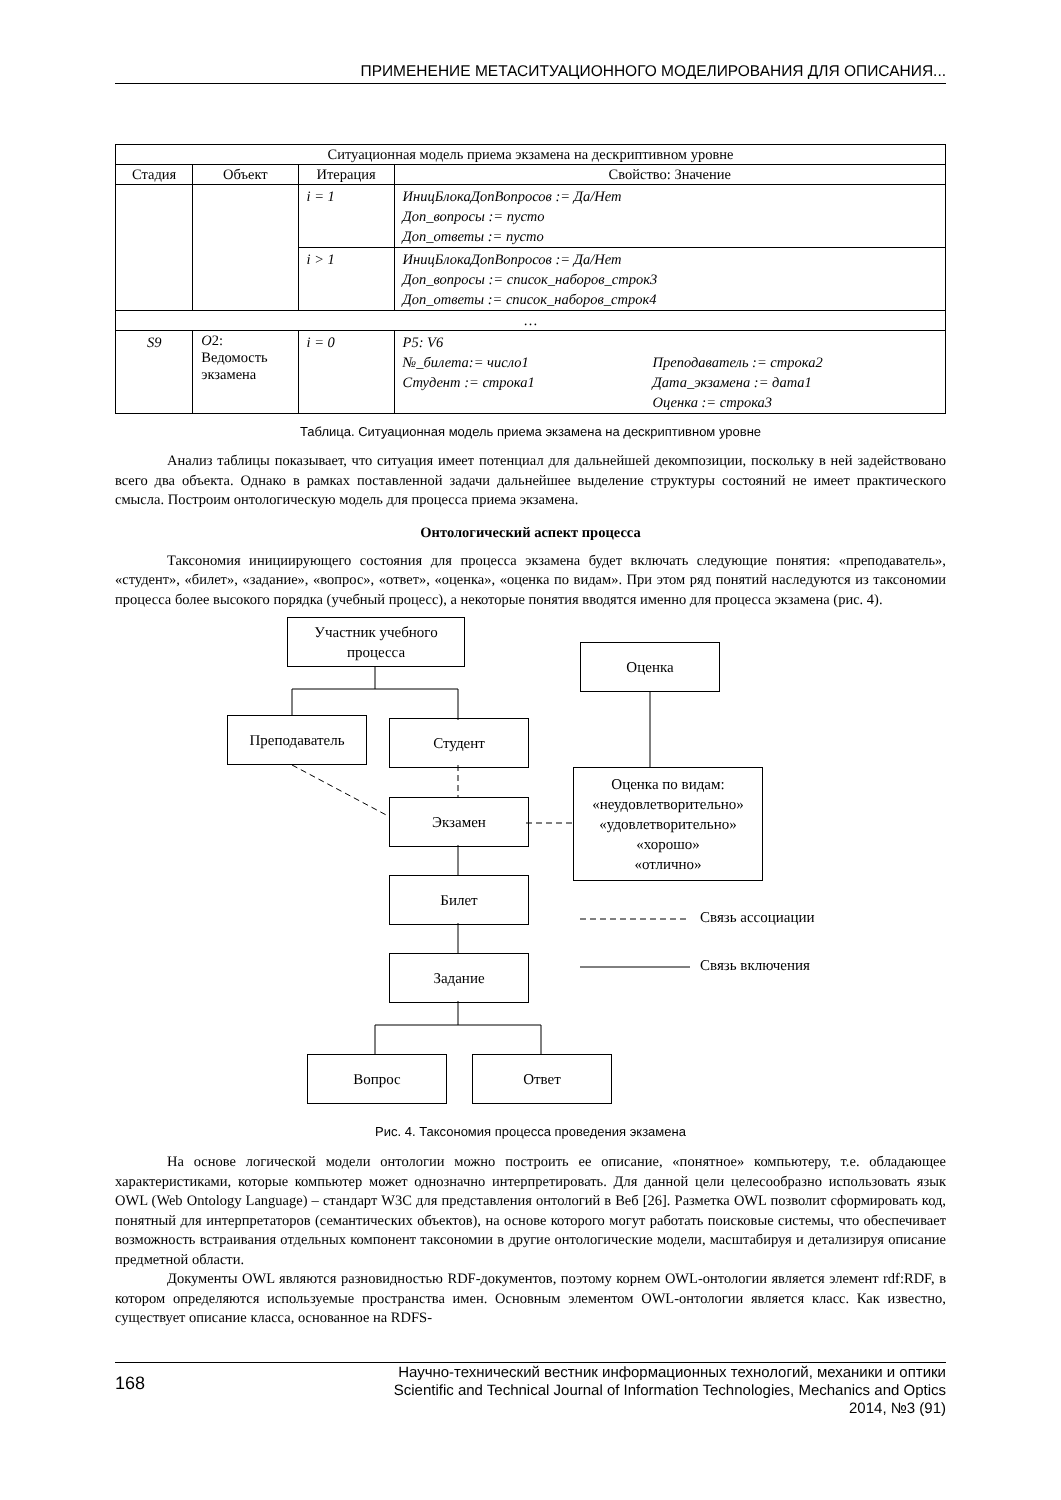ПРИМЕНЕНИЕ МЕТАСИТУАЦИОННОГО МОДЕЛИРОВАНИЯ ДЛЯ ОПИСАНИЯ...
| Ситуационная модель приема экзамена на дескриптивном уровне | | | |
| --- | --- | --- | --- |
| Стадия | Объект | Итерация | Свойство: Значение |
| | | i = 1 | ИницБлокаДопВопросов := Да/Нет Доп_вопросы := пусто Доп_ответы := пусто |
| | | i > 1 | ИницБлокаДопВопросов := Да/Нет Доп_вопросы := список_наборов_строк3 Доп_ответы := список_наборов_строк4 |
| … | | | |
| S9 | O 2: Ведомость экзамена | i = 0 | P5: V6 №_билета:= число1 Преподаватель := строка2 Студент := строка1 Дата_экзамена := дата1 Оценка := строка3 |
Таблица. Ситуационная модель приема экзамена на дескриптивном уровне
Анализ таблицы показывает, что ситуация имеет потенциал для дальнейшей декомпозиции, поскольку в ней задействовано всего два объекта. Однако в рамках поставленной задачи дальнейшее выделение структуры состояний не имеет практического смысла. Построим онтологическую модель для процесса приема экзамена.
Онтологический аспект процесса
Таксономия инициирующего состояния для процесса экзамена будет включать следующие понятия: «преподаватель», «студент», «билет», «задание», «вопрос», «ответ», «оценка», «оценка по видам». При этом ряд понятий наследуются из таксономии процесса более высокого порядка (учебный процесс), а некоторые понятия вводятся именно для процесса экзамена (рис. 4).
Участник учебного процесса
Оценка
Преподаватель Студент
Оценка по видам:
«неудовлетворительно»
«удовлетворительно»
«хорошо»
«отлично»
Экзамен
Билет
Задание
Вопрос Ответ
Связь ассоциации
Связь включения
Рис. 4. Таксономия процесса проведения экзамена
На основе логической модели онтологии можно построить ее описание, «понятное» компьютеру, т.е. обладающее характеристиками, которые компьютер может однозначно интерпретировать. Для данной цели целесообразно использовать язык OWL (Web Ontology Language) – стандарт W3C для представления онтологий в Веб [26]. Разметка OWL позволит сформировать код, понятный для интерпретаторов (семантических объектов), на основе которого могут работать поисковые системы, что обеспечивает возможность встраивания отдельных компонент таксономии в другие онтологические модели, масштабируя и детализируя описание предметной области.
Документы OWL являются разновидностью RDF-документов, поэтому корнем OWL-онтологии является элемент rdf:RDF, в котором определяются используемые пространства имен. Основным элементом OWL-онтологии является класс. Как известно, существует описание класса, основанное на RDFS-
168
Научно-технический вестник информационных технологий, механики и оптики
Scientific and Technical Journal of Information Technologies, Mechanics and Optics
2014, №3 (91)